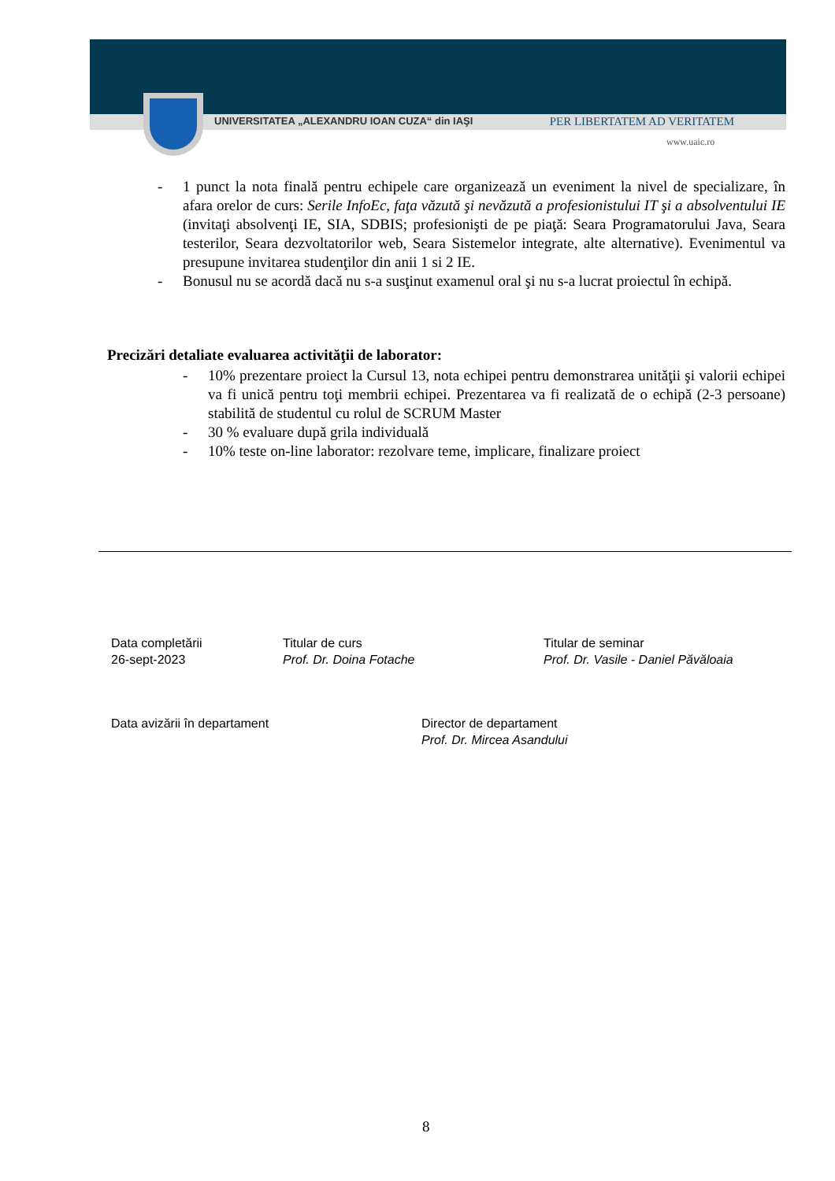UNIVERSITATEA „ALEXANDRU IOAN CUZA“ din IAŞI PER LIBERTATEM AD VERITATEM
www.uaic.ro
- 1 punct la nota finală pentru echipele care organizează un eveniment la nivel de specializare, în afara orelor de curs: Serile InfoEc, faţa văzută şi nevăzută a profesionistului IT şi a absolventului IE (invitaţi absolvenţi IE, SIA, SDBIS; profesionişti de pe piaţă: Seara Programatorului Java, Seara testerilor, Seara dezvoltatorilor web, Seara Sistemelor integrate, alte alternative). Evenimentul va presupune invitarea studenţilor din anii 1 si 2 IE.
- Bonusul nu se acordă dacă nu s-a susţinut examenul oral şi nu s-a lucrat proiectul în echipă.
Precizări detaliate evaluarea activităţii de laborator:
- 10% prezentare proiect la Cursul 13, nota echipei pentru demonstrarea unităţii şi valorii echipei va fi unică pentru toţi membrii echipei. Prezentarea va fi realizată de o echipă (2-3 persoane) stabilită de studentul cu rolul de SCRUM Master
- 30 % evaluare după grila individuală
- 10% teste on-line laborator: rezolvare teme, implicare, finalizare proiect
Data completării
26-sept-2023
Titular de curs
Prof. Dr. Doina Fotache
Titular de seminar
Prof. Dr. Vasile - Daniel Păvăloaia
Data avizării în departament
Director de departament
Prof. Dr. Mircea Asandului
8